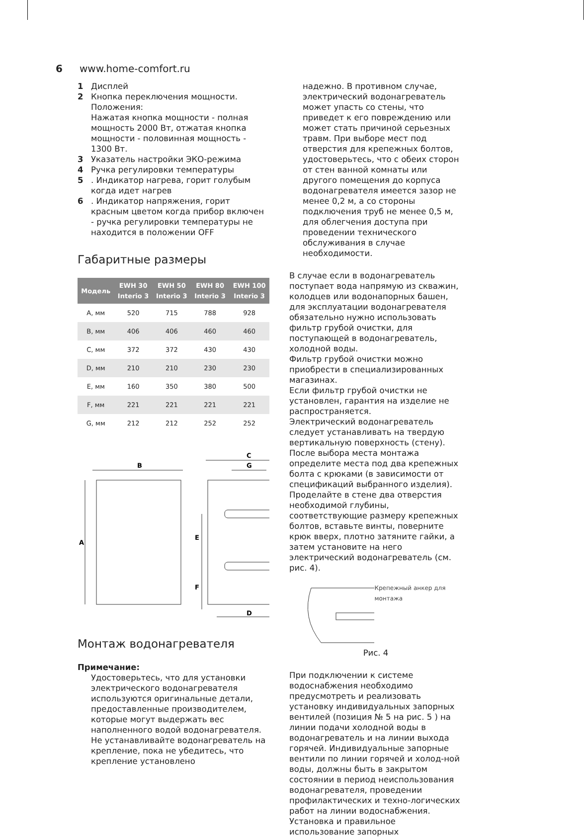6 www.home-comfort.ru
1 Дисплей
2 Кнопка переключения мощности. Положения:
Нажатая кнопка мощности - полная мощность 2000 Вт, отжатая кнопка мощности - половинная мощность - 1300 Вт.
3 Указатель настройки ЭКО-режима
4 Ручка регулировки температуры
5. Индикатор нагрева, горит голубым когда идет нагрев
6. Индикатор напряжения, горит красным цветом когда прибор включен - ручка регулировки температуры не находится в положении OFF
Габаритные размеры
| Модель | EWH 30 Interio 3 | EWH 50 Interio 3 | EWH 80 Interio 3 | EWH 100 Interio 3 |
| --- | --- | --- | --- | --- |
| A, мм | 520 | 715 | 788 | 928 |
| B, мм | 406 | 406 | 460 | 460 |
| C, мм | 372 | 372 | 430 | 430 |
| D, мм | 210 | 210 | 230 | 230 |
| E, мм | 160 | 350 | 380 | 500 |
| F, мм | 221 | 221 | 221 | 221 |
| G, мм | 212 | 212 | 252 | 252 |
B
C
G
D
A
E
F
Монтаж водонагревателя
Примечание:
Удостоверьтесь, что для установки электрического водонагревателя используются оригинальные детали, предоставленные производителем, которые могут выдержать вес наполненного водой водонагревателя. Не устанавливайте водонагреватель на крепление, пока не убедитесь, что крепление установлено
надежно. В противном случае, электрический водонагреватель может упасть со стены, что приведет к его повреждению или может стать причиной серьезных травм. При выборе мест под отверстия для крепежных болтов, удостоверьтесь, что с обеих сторон от стен ванной комнаты или другого помещения до корпуса водонагревателя имеется зазор не менее 0,2 м, а со стороны подключения труб не менее 0,5 м, для облегчения доступа при проведении технического обслуживания в случае необходимости.
В случае если в водонагреватель поступает вода напрямую из скважин, колодцев или водонапорных башен, для эксплуатации водонагревателя обязательно нужно использовать фильтр грубой очистки, для поступающей в водонагреватель, холодной воды.
Фильтр грубой очистки можно приобрести в специализированных магазинах.
Если фильтр грубой очистки не установлен, гарантия на изделие не распространяется.
Электрический водонагреватель следует устанавливать на твердую вертикальную поверхность (стену).
После выбора места монтажа определите места под два крепежных болта с крюками (в зависимости от спецификаций выбранного изделия). Проделайте в стене два отверстия необходимой глубины, соответствующие размеру крепежных болтов, вставьте винты, поверните крюк вверх, плотно затяните гайки, а затем установите на него электрический водонагреватель (см. рис. 4).
Крепежный анкер для монтажа
Рис. 4
При подключении к системе водоснабжения необходимо предусмотреть и реализовать установку индивидуальных запорных вентилей (позиция № 5 на рис. 5 ) на линии подачи холодной воды в водонагреватель и на линии выхода горячей. Индивидуальные запорные вентили по линии горячей и холод-ной воды, должны быть в закрытом состоянии в период неиспользования водонагревателя, проведении профилактических и техно-логических работ на линии водоснабжения. Установка и правильное использование запорных